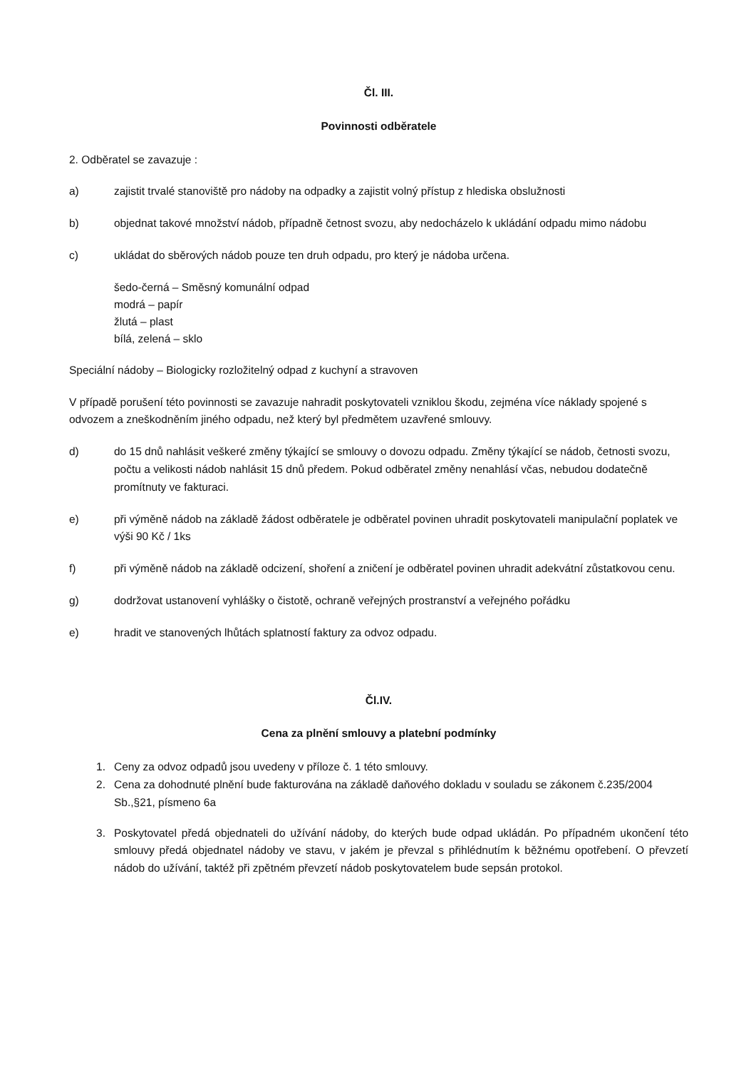Čl. III.
Povinnosti odběratele
2. Odběratel se zavazuje :
a) zajistit trvalé stanoviště pro nádoby na odpadky a zajistit volný přístup z hlediska obslužnosti
b) objednat takové množství nádob, případně četnost svozu, aby nedocházelo k ukládání odpadu mimo nádobu
c) ukládat do sběrových nádob pouze ten druh odpadu, pro který je nádoba určena.
šedo-černá – Směsný komunální odpad
modrá – papír
žlutá – plast
bílá, zelená – sklo
Speciální nádoby – Biologicky rozložitelný odpad z kuchyní a stravoven
V případě porušení této povinnosti se zavazuje nahradit poskytovateli vzniklou škodu, zejména více náklady spojené s odvozem a zneškodněním jiného odpadu, než který byl předmětem uzavřené smlouvy.
d) do 15 dnů nahlásit veškeré změny týkající se smlouvy o dovozu odpadu. Změny týkající se nádob, četnosti svozu, počtu a velikosti nádob nahlásit 15 dnů předem. Pokud odběratel změny nenahlásí včas, nebudou dodatečně promítnuty ve fakturaci.
e) při výměně nádob na základě žádost odběratele je odběratel povinen uhradit poskytovateli manipulační poplatek ve výši 90 Kč / 1ks
f) při výměně nádob na základě odcizení, shoření a zničení je odběratel povinen uhradit adekvátní zůstatkovou cenu.
g) dodržovat ustanovení vyhlášky o čistotě, ochraně veřejných prostranství a veřejného pořádku
e) hradit ve stanovených lhůtách splatností faktury za odvoz odpadu.
Čl.IV.
Cena za plnění smlouvy a platební podmínky
1. Ceny za odvoz odpadů jsou uvedeny v příloze č. 1 této smlouvy.
2. Cena za dohodnuté plnění bude fakturována na základě daňového dokladu v souladu se zákonem č.235/2004 Sb.,§21, písmeno 6a
3. Poskytovatel předá objednateli do užívání nádoby, do kterých bude odpad ukládán. Po případném ukončení této smlouvy předá objednatel nádoby ve stavu, v jakém je převzal s přihlédnutím k běžnému opotřebení. O převzetí nádob do užívání, taktéž při zpětném převzetí nádob poskytovatelem bude sepsán protokol.